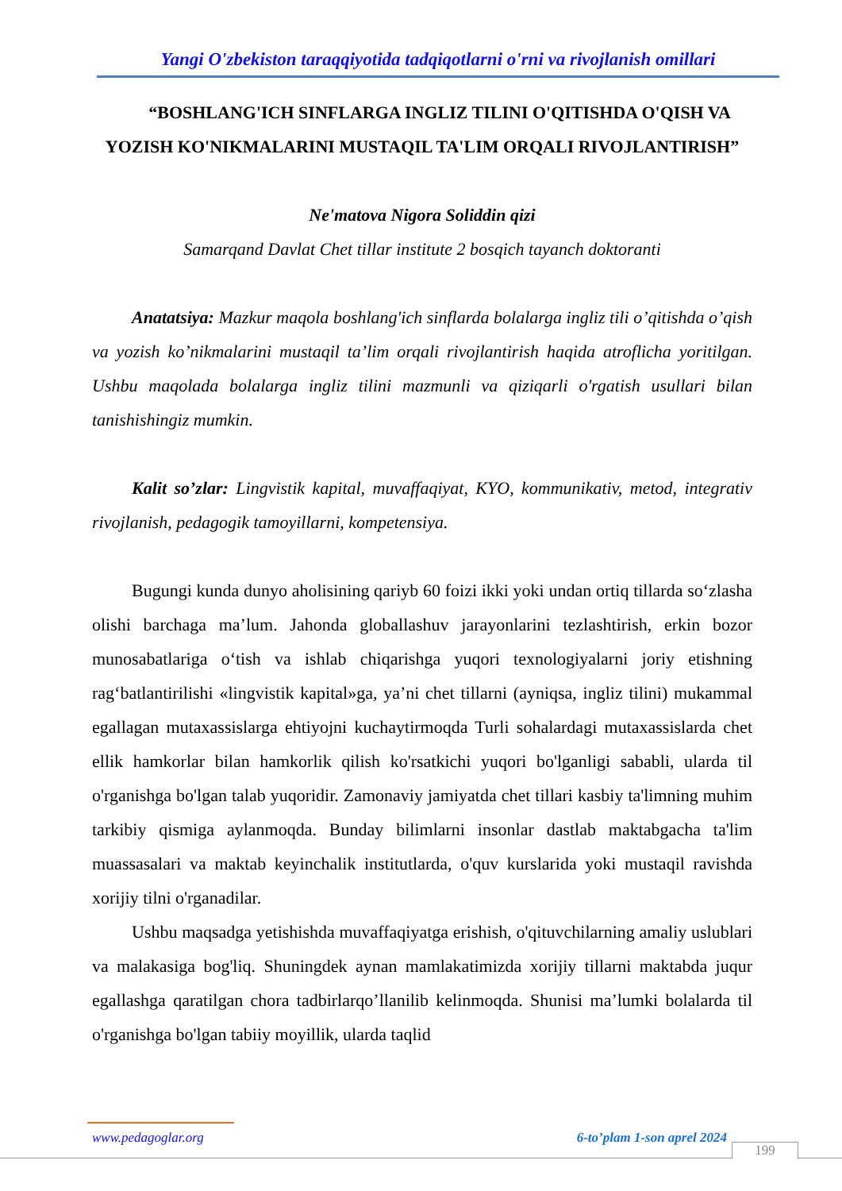Yangi O'zbekiston taraqqiyotida tadqiqotlarni o'rni va rivojlanish omillari
“BOSHLANG'ICH SINFLARGA INGLIZ TILINI O'QITISHDA O'QISH VA YOZISH KO'NIKMALARINI MUSTAQIL TA'LIM ORQALI RIVOJLANTIRISH”
Ne'matova Nigora Soliddin qizi
Samarqand Davlat Chet tillar institute 2 bosqich tayanch doktoranti
Anatatsiya: Mazkur maqola boshlang'ich sinflarda bolalarga ingliz tili o’qitishda o’qish va yozish ko’nikmalarini mustaqil ta’lim orqali rivojlantirish haqida atroflicha yoritilgan. Ushbu maqolada bolalarga ingliz tilini mazmunli va qiziqarli o'rgatish usullari bilan tanishishingiz mumkin.
Kalit so’zlar: Lingvistik kapital, muvaffaqiyat, KYO, kommunikativ, metod, integrativ rivojlanish, pedagogik tamoyillarni, kompetensiya.
Bugungi kunda dunyo aholisining qariyb 60 foizi ikki yoki undan ortiq tillarda so‘zlasha olishi barchaga ma’lum. Jahonda globallashuv jarayonlarini tezlashtirish, erkin bozor munosabatlariga o‘tish va ishlab chiqarishga yuqori texnologiyalarni joriy etishning rag‘batlantirilishi «lingvistik kapital»ga, ya’ni chet tillarni (ayniqsa, ingliz tilini) mukammal egallagan mutaxassislarga ehtiyojni kuchaytirmoqda Turli sohalardagi mutaxassislarda chet ellik hamkorlar bilan hamkorlik qilish ko'rsatkichi yuqori bo'lganligi sababli, ularda til o'rganishga bo'lgan talab yuqoridir. Zamonaviy jamiyatda chet tillari kasbiy ta'limning muhim tarkibiy qismiga aylanmoqda. Bunday bilimlarni insonlar dastlab maktabgacha ta'lim muassasalari va maktab keyinchalik institutlarda, o'quv kurslarida yoki mustaqil ravishda xorijiy tilni o'rganadilar.
Ushbu maqsadga yetishishda muvaffaqiyatga erishish, o'qituvchilarning amaliy uslublari va malakasiga bog'liq. Shuningdek aynan mamlakatimizda xorijiy tillarni maktabda juqur egallashga qaratilgan chora tadbirlarqo’llanilib kelinmoqda. Shunisi ma’lumki bolalarda til o'rganishga bo'lgan tabiiy moyillik, ularda taqlid
www.pedagoglar.org 6-to’plam 1-son aprel 2024
199